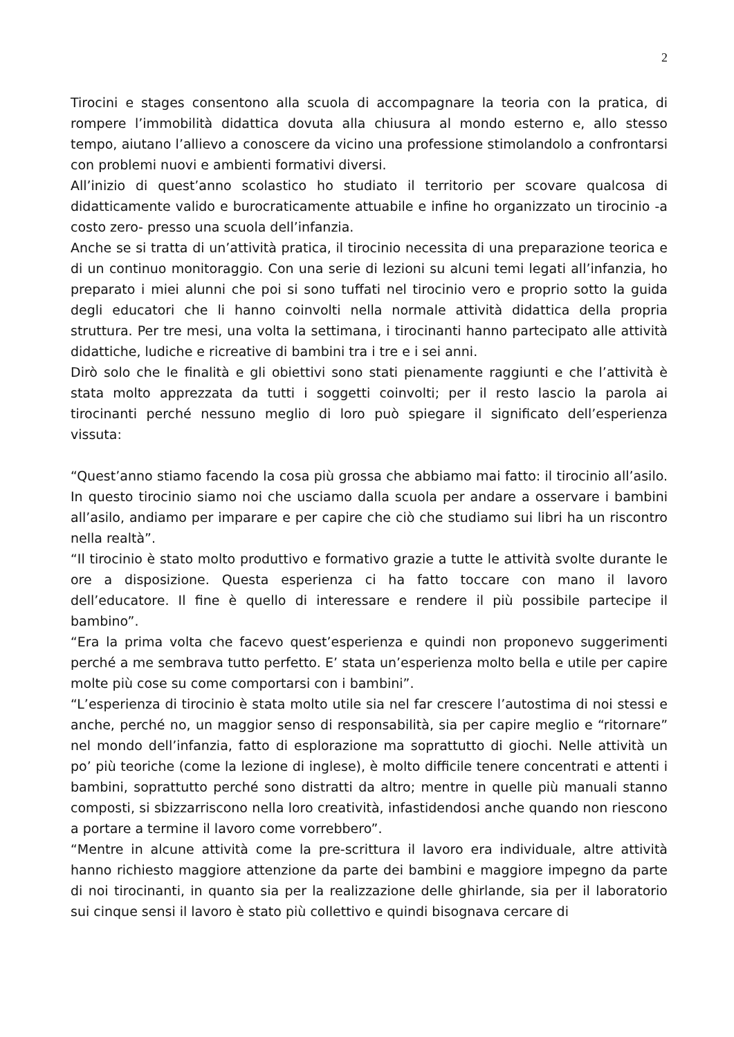2
Tirocini e stages consentono alla scuola di accompagnare la teoria con la pratica, di rompere l’immobilità didattica dovuta alla chiusura al mondo esterno e, allo stesso tempo, aiutano l’allievo a conoscere da vicino una professione stimolandolo a confrontarsi con problemi nuovi e ambienti formativi diversi.
All’inizio di quest’anno scolastico ho studiato il territorio per scovare qualcosa di didatticamente valido e burocraticamente attuabile e infine ho organizzato un tirocinio -a costo zero- presso una scuola dell’infanzia.
Anche se si tratta di un’attività pratica, il tirocinio necessita di una preparazione teorica e di un continuo monitoraggio. Con una serie di lezioni su alcuni temi legati all’infanzia, ho preparato i miei alunni che poi si sono tuffati nel tirocinio vero e proprio sotto la guida degli educatori che li hanno coinvolti nella normale attività didattica della propria struttura. Per tre mesi, una volta la settimana, i tirocinanti hanno partecipato alle attività didattiche, ludiche e ricreative di bambini tra i tre e i sei anni.
Dirò solo che le finalità e gli obiettivi sono stati pienamente raggiunti e che l’attività è stata molto apprezzata da tutti i soggetti coinvolti; per il resto lascio la parola ai tirocinanti perché nessuno meglio di loro può spiegare il significato dell’esperienza vissuta:
“Quest’anno stiamo facendo la cosa più grossa che abbiamo mai fatto: il tirocinio all’asilo. In questo tirocinio siamo noi che usciamo dalla scuola per andare a osservare i bambini all’asilo, andiamo per imparare e per capire che ciò che studiamo sui libri ha un riscontro nella realtà”.
“Il tirocinio è stato molto produttivo e formativo grazie a tutte le attività svolte durante le ore a disposizione. Questa esperienza ci ha fatto toccare con mano il lavoro dell’educatore. Il fine è quello di interessare e rendere il più possibile partecipe il bambino”.
“Era la prima volta che facevo quest’esperienza e quindi non proponevo suggerimenti perché a me sembrava tutto perfetto. E’ stata un’esperienza molto bella e utile per capire molte più cose su come comportarsi con i bambini”.
“L’esperienza di tirocinio è stata molto utile sia nel far crescere l’autostima di noi stessi e anche, perché no, un maggior senso di responsabilità, sia per capire meglio e “ritornare” nel mondo dell’infanzia, fatto di esplorazione ma soprattutto di giochi. Nelle attività un po’ più teoriche (come la lezione di inglese), è molto difficile tenere concentrati e attenti i bambini, soprattutto perché sono distratti da altro; mentre in quelle più manuali stanno composti, si sbizzarriscono nella loro creatività, infastidendosi anche quando non riescono a portare a termine il lavoro come vorrebbero”.
“Mentre in alcune attività come la pre-scrittura il lavoro era individuale, altre attività hanno richiesto maggiore attenzione da parte dei bambini e maggiore impegno da parte di noi tirocinanti, in quanto sia per la realizzazione delle ghirlande, sia per il laboratorio sui cinque sensi il lavoro è stato più collettivo e quindi bisognava cercare di